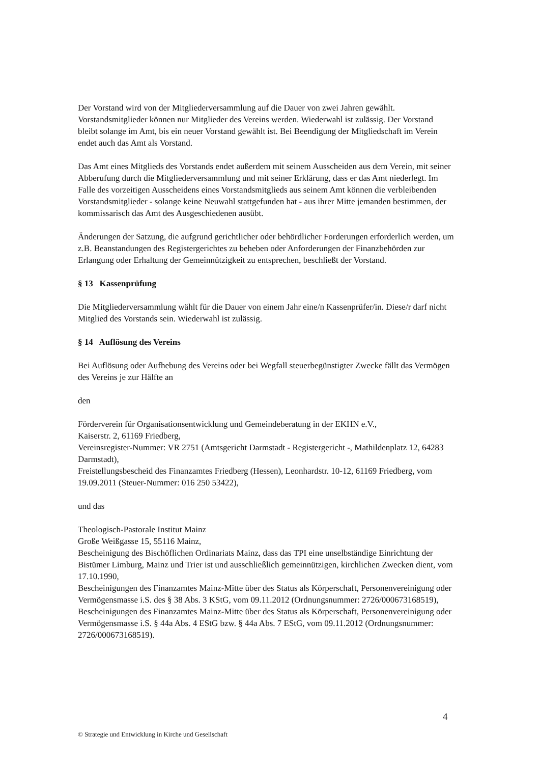Der Vorstand wird von der Mitgliederversammlung auf die Dauer von zwei Jahren gewählt. Vorstandsmitglieder können nur Mitglieder des Vereins werden. Wiederwahl ist zulässig. Der Vorstand bleibt solange im Amt, bis ein neuer Vorstand gewählt ist. Bei Beendigung der Mitgliedschaft im Verein endet auch das Amt als Vorstand.
Das Amt eines Mitglieds des Vorstands endet außerdem mit seinem Ausscheiden aus dem Verein, mit seiner Abberufung durch die Mitgliederversammlung und mit seiner Erklärung, dass er das Amt niederlegt. Im Falle des vorzeitigen Ausscheidens eines Vorstandsmitglieds aus seinem Amt können die verbleibenden Vorstandsmitglieder - solange keine Neuwahl stattgefunden hat - aus ihrer Mitte jemanden bestimmen, der kommissarisch das Amt des Ausgeschiedenen ausübt.
Änderungen der Satzung, die aufgrund gerichtlicher oder behördlicher Forderungen erforderlich werden, um z.B. Beanstandungen des Registergerichtes zu beheben oder Anforderungen der Finanzbehörden zur Erlangung oder Erhaltung der Gemeinnützigkeit zu entsprechen, beschließt der Vorstand.
§ 13 Kassenprüfung
Die Mitgliederversammlung wählt für die Dauer von einem Jahr eine/n Kassenprüfer/in. Diese/r darf nicht Mitglied des Vorstands sein. Wiederwahl ist zulässig.
§ 14 Auflösung des Vereins
Bei Auflösung oder Aufhebung des Vereins oder bei Wegfall steuerbegünstigter Zwecke fällt das Vermögen des Vereins je zur Hälfte an
den
Förderverein für Organisationsentwicklung und Gemeindeberatung in der EKHN e.V.,
Kaiserstr. 2, 61169 Friedberg,
Vereinsregister-Nummer: VR 2751 (Amtsgericht Darmstadt - Registergericht -, Mathildenplatz 12, 64283 Darmstadt),
Freistellungsbescheid des Finanzamtes Friedberg (Hessen), Leonhardstr. 10-12, 61169 Friedberg, vom 19.09.2011 (Steuer-Nummer: 016 250 53422),
und das
Theologisch-Pastorale Institut Mainz
Große Weißgasse 15, 55116 Mainz,
Bescheinigung des Bischöflichen Ordinariats Mainz, dass das TPI eine unselbständige Einrichtung der Bistümer Limburg, Mainz und Trier ist und ausschließlich gemeinnützigen, kirchlichen Zwecken dient, vom 17.10.1990,
Bescheinigungen des Finanzamtes Mainz-Mitte über des Status als Körperschaft, Personenvereinigung oder Vermögensmasse i.S. des § 38 Abs. 3 KStG, vom 09.11.2012 (Ordnungsnummer: 2726/000673168519),
Bescheinigungen des Finanzamtes Mainz-Mitte über des Status als Körperschaft, Personenvereinigung oder Vermögensmasse i.S. § 44a Abs. 4 EStG bzw. § 44a Abs. 7 EStG, vom 09.11.2012 (Ordnungsnummer: 2726/000673168519).
4
© Strategie und Entwicklung in Kirche und Gesellschaft